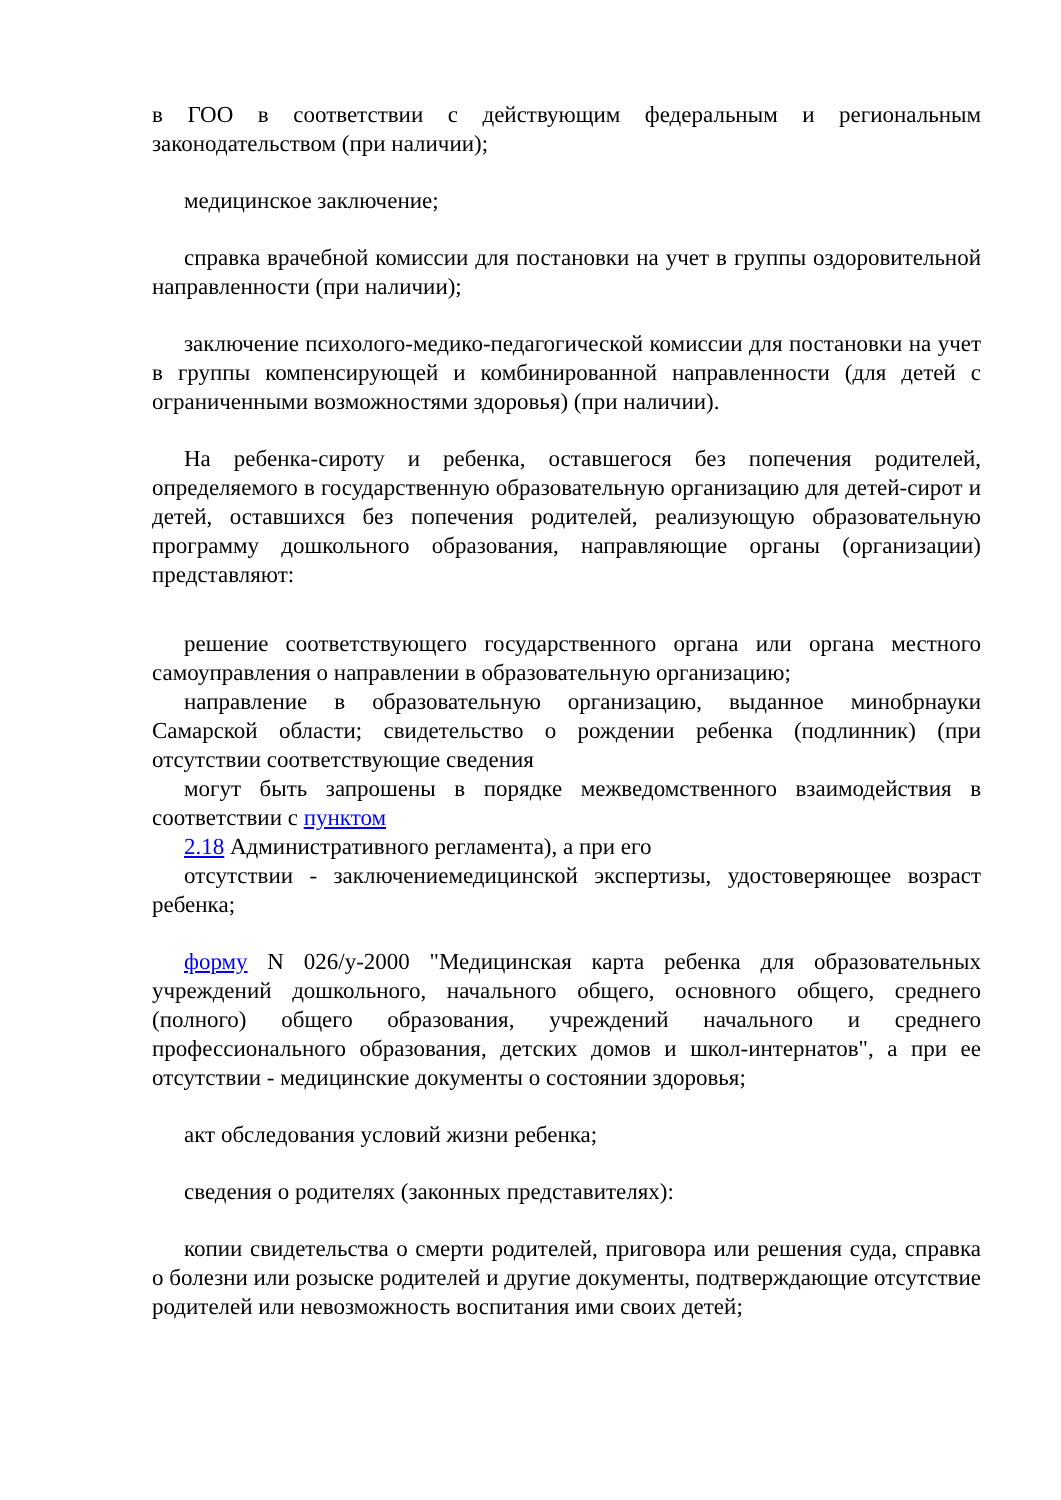в ГОО в соответствии с действующим федеральным и региональным законодательством (при наличии);
медицинское заключение;
справка врачебной комиссии для постановки на учет в группы оздоровительной направленности (при наличии);
заключение психолого-медико-педагогической комиссии для постановки на учет в группы компенсирующей и комбинированной направленности (для детей с ограниченными возможностями здоровья) (при наличии).
На ребенка-сироту и ребенка, оставшегося без попечения родителей, определяемого в государственную образовательную организацию для детей-сирот и детей, оставшихся без попечения родителей, реализующую образовательную программу дошкольного образования, направляющие органы (организации) представляют:
решение соответствующего государственного органа или органа местного самоуправления о направлении в образовательную организацию;
направление в образовательную организацию, выданное минобрнауки Самарской области; свидетельство о рождении ребенка (подлинник) (при отсутствии соответствующие сведения
могут быть запрошены в порядке межведомственного взаимодействия в соответствии с пунктом
2.18 Административного регламента), а при его
отсутствии - заключениемедицинской экспертизы, удостоверяющее возраст ребенка;
форму N 026/у-2000 "Медицинская карта ребенка для образовательных учреждений дошкольного, начального общего, основного общего, среднего (полного) общего образования, учреждений начального и среднего профессионального образования, детских домов и школ-интернатов", а при ее отсутствии - медицинские документы о состоянии здоровья;
акт обследования условий жизни ребенка;
сведения о родителях (законных представителях):
копии свидетельства о смерти родителей, приговора или решения суда, справка о болезни или розыске родителей и другие документы, подтверждающие отсутствие родителей или невозможность воспитания ими своих детей;